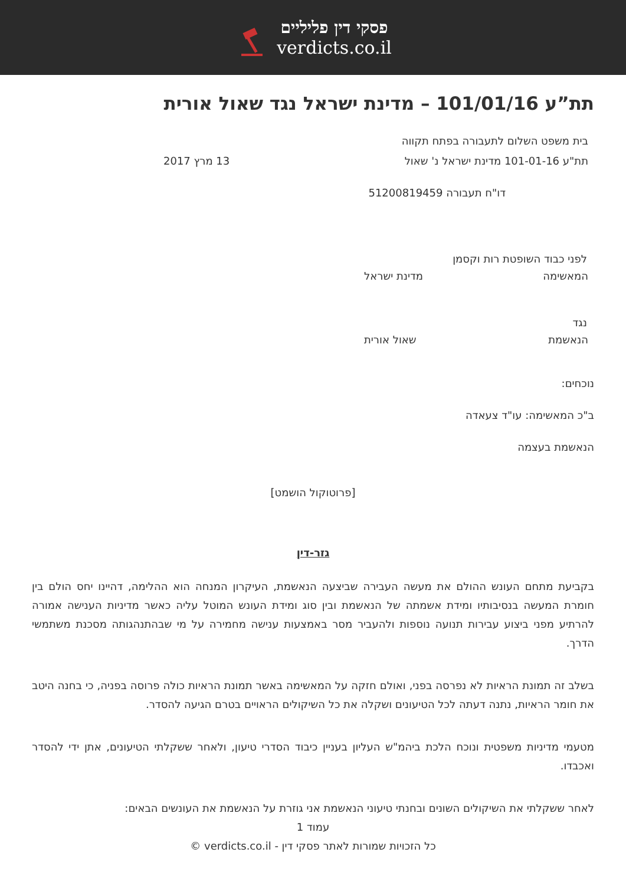פסקי דין פליליים
verdicts.co.il
תת”ע 101/01/16 – מדינת ישראל נגד שאול אורית
בית משפט השלום לתעבורה בפתח תקווה
תת"ע 101-01-16 מדינת ישראל נ' שאול 13 מרץ 2017
דו"ח תעבורה 51200819459
לפני כבוד השופטת רות וקסמן
המאשימה מדינת ישראל
נגד
הנאשמת שאול אורית
נוכחים:
ב"כ המאשימה: עו"ד צעאדה
הנאשמת בעצמה
[פרוטוקול הושמט]
גזר-דין
בקביעת מתחם העונש ההולם את מעשה העבירה שביצעה הנאשמת, העיקרון המנחה הוא ההלימה, דהיינו יחס הולם בין חומרת המעשה בנסיבותיו ומידת אשמתה של הנאשמת ובין סוג ומידת העונש המוטל עליה כאשר מדיניות הענישה אמורה להרתיע מפני ביצוע עבירות תנועה נוספות ולהעביר מסר באמצעות ענישה מחמירה על מי שבהתנהגותה מסכנת משתמשי הדרך.
בשלב זה תמונת הראיות לא נפרסה בפני, ואולם חזקה על המאשימה באשר תמונת הראיות כולה פרוסה בפניה, כי בחנה היטב את חומר הראיות, נתנה דעתה לכל הטיעונים ושקלה את כל השיקולים הראויים בטרם הגיעה להסדר.
מטעמי מדיניות משפטית ונוכח הלכת ביהמ"ש העליון בעניין כיבוד הסדרי טיעון, ולאחר ששקלתי הטיעונים, אתן ידי להסדר ואכבדו.
לאחר ששקלתי את השיקולים השונים ובחנתי טיעוני הנאשמת אני גוזרת על הנאשמת את העונשים הבאים:
עמוד 1
כל הזכויות שמורות לאתר פסקי דין - verdicts.co.il ©